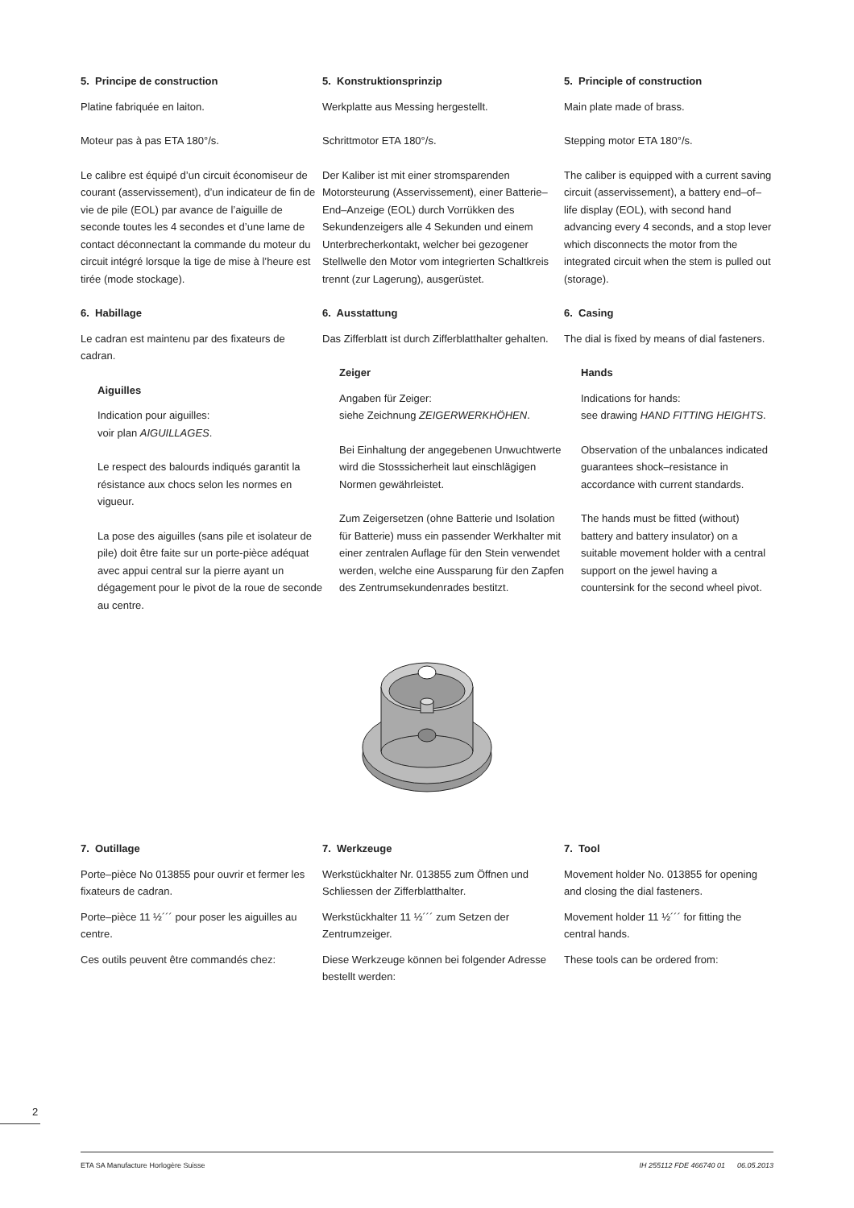5. Principe de construction
Platine fabriquée en laiton.
Moteur pas à pas ETA 180°/s.
Le calibre est équipé d’un circuit économiseur de courant (asservissement), d’un indicateur de fin de vie de pile (EOL) par avance de l’aiguille de seconde toutes les 4 secondes et d’une lame de contact déconnectant la commande du moteur du circuit intégré lorsque la tige de mise à l’heure est tirée (mode stockage).
6. Habillage
Le cadran est maintenu par des fixateurs de cadran.
Aiguilles
Indication pour aiguilles:
voir plan AIGUILLAGES.
Le respect des balourds indiqués garantit la résistance aux chocs selon les normes en vigueur.
La pose des aiguilles (sans pile et isolateur de pile) doit être faite sur un porte-pièce adéquat avec appui central sur la pierre ayant un dégagement pour le pivot de la roue de seconde au centre.
5. Konstruktionsprinzip
Werkplatte aus Messing hergestellt.
Schrittmotor ETA 180°/s.
Der Kaliber ist mit einer stromsparenden Motorsteurung (Asservissement), einer Batterie–End–Anzeige (EOL) durch Vorrükken des Sekundenzeigers alle 4 Sekunden und einem Unterbrecherkontakt, welcher bei gezogener Stellwelle den Motor vom integrierten Schaltkreis trennt (zur Lagerung), ausgerüstet.
6. Ausstattung
Das Zifferblatt ist durch Zifferblatthalter gehalten.
Zeiger
Angaben für Zeiger:
siehe Zeichnung ZEIGERWERKHÖHEN.
Bei Einhaltung der angegebenen Unwuchtwerte wird die Stosssicherheit laut einschlägigen Normen gewährleistet.
Zum Zeigersetzen (ohne Batterie und Isolation für Batterie) muss ein passender Werkhalter mit einer zentralen Auflage für den Stein verwendet werden, welche eine Aussparung für den Zapfen des Zentrumsekundenrades bestitzt.
5. Principle of construction
Main plate made of brass.
Stepping motor ETA 180°/s.
The caliber is equipped with a current saving circuit (asservissement), a battery end–of–life display (EOL), with second hand advancing every 4 seconds, and a stop lever which disconnects the motor from the integrated circuit when the stem is pulled out (storage).
6. Casing
The dial is fixed by means of dial fasteners.
Hands
Indications for hands:
see drawing HAND FITTING HEIGHTS.
Observation of the unbalances indicated guarantees shock–resistance in accordance with current standards.
The hands must be fitted (without) battery and battery insulator) on a suitable movement holder with a central support on the jewel having a countersink for the second wheel pivot.
7. Outillage
Porte–pièce No 013855 pour ouvrir et fermer les fixateurs de cadran.
Porte–pièce 11 ½´´´ pour poser les aiguilles au centre.
Ces outils peuvent être commandés chez:
7. Werkzeuge
Werkstückhalter Nr. 013855 zum Öffnen und Schliessen der Zifferblatthalter.
Werkstückhalter 11 ½´´´ zum Setzen der Zentrumzeiger.
Diese Werkzeuge können bei folgender Adresse bestellt werden:
7. Tool
Movement holder No. 013855 for opening and closing the dial fasteners.
Movement holder 11 ½´´´ for fitting the central hands.
These tools can be ordered from:
2
ETA SA Manufacture Horlogère Suisse IH 255112 FDE 466740 01 06.05.2013